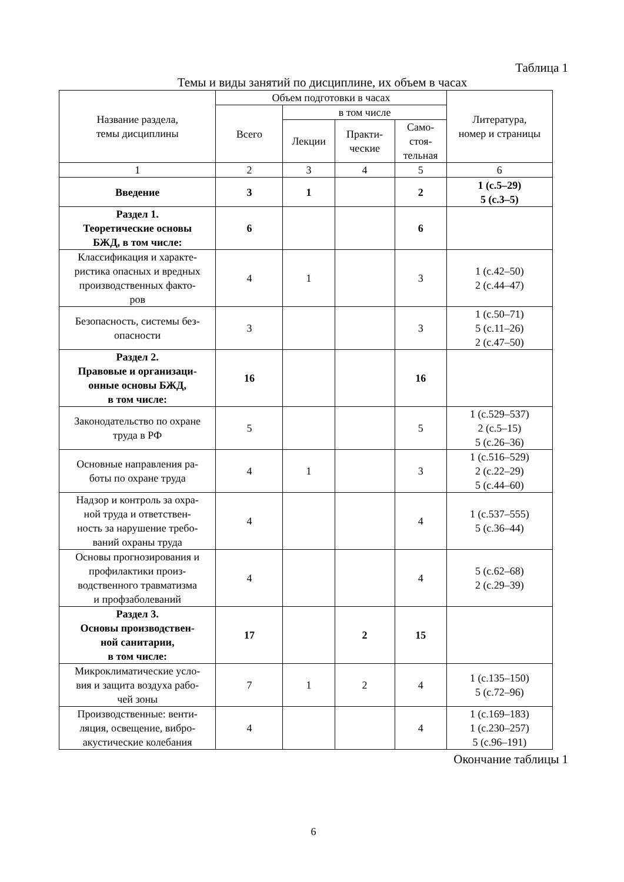Таблица 1
Темы и виды занятий по дисциплине, их объем в часах
| Название раздела, темы дисциплины | Объем подготовки в часах | | | | Литература, номер и страницы |
| --- | --- | --- | --- | --- | --- |
| | Всего | в том числе | | | |
| | | Лекции | Практи- ческие | Само- стоя- тельная | |
| 1 | 2 | 3 | 4 | 5 | 6 |
| Введение | 3 | 1 | | 2 | 1 (с.5–29) 5 (с.3–5) |
| Раздел 1. Теоретические основы БЖД, в том числе: | 6 | | | 6 | |
| Классификация и характе- ристика опасных и вредных производственных факто- ров | 4 | 1 | | 3 | 1 (с.42–50) 2 (с.44–47) |
| Безопасность, системы без- опасности | 3 | | | 3 | 1 (с.50–71) 5 (с.11–26) 2 (с.47–50) |
| Раздел 2. Правовые и организаци- онные основы БЖД, в том числе: | 16 | | | 16 | |
| Законодательство по охране труда в РФ | 5 | | | 5 | 1 (с.529–537) 2 (с.5–15) 5 (с.26–36) |
| Основные направления ра- боты по охране труда | 4 | 1 | | 3 | 1 (с.516–529) 2 (с.22–29) 5 (с.44–60) |
| Надзор и контроль за охра- ной труда и ответствен- ность за нарушение требо- ваний охраны труда | 4 | | | 4 | 1 (с.537–555) 5 (с.36–44) |
| Основы прогнозирования и профилактики произ- водственного травматизма и профзаболеваний | 4 | | | 4 | 5 (с.62–68) 2 (с.29–39) |
| Раздел 3. Основы производствен- ной санитарии, в том числе: | 17 | | 2 | 15 | |
| Микроклиматические усло- вия и защита воздуха рабо- чей зоны | 7 | 1 | 2 | 4 | 1 (с.135–150) 5 (с.72–96) |
| Производственные: венти- ляция, освещение, вибро- акустические колебания | 4 | | | 4 | 1 (с.169–183) 1 (с.230–257) 5 (с.96–191) |
Окончание таблицы 1
6